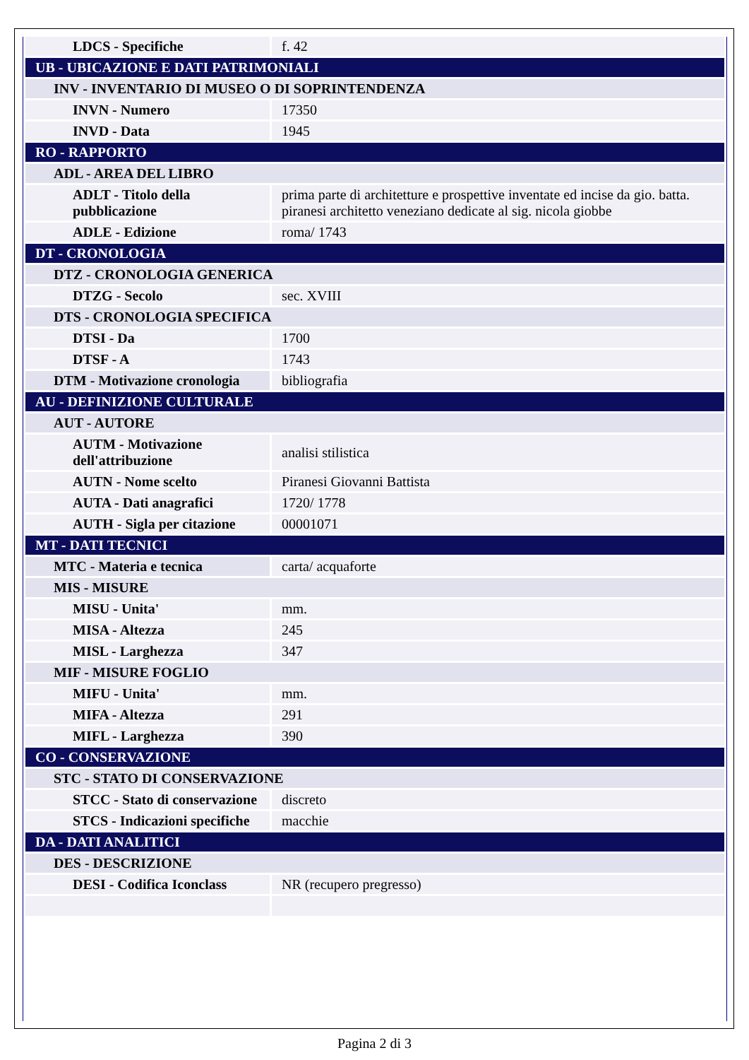| LDCS - Specifiche | f. 42 |
| UB - UBICAZIONE E DATI PATRIMONIALI | |
| INV - INVENTARIO DI MUSEO O DI SOPRINTENDENZA | |
| INVN - Numero | 17350 |
| INVD - Data | 1945 |
| RO - RAPPORTO | |
| ADL - AREA DEL LIBRO | |
| ADLT - Titolo della pubblicazione | prima parte di architetture e prospettive inventate ed incise da gio. batta. piranesi architetto veneziano dedicate al sig. nicola giobbe |
| ADLE - Edizione | roma/ 1743 |
| DT - CRONOLOGIA | |
| DTZ - CRONOLOGIA GENERICA | |
| DTZG - Secolo | sec. XVIII |
| DTS - CRONOLOGIA SPECIFICA | |
| DTSI - Da | 1700 |
| DTSF - A | 1743 |
| DTM - Motivazione cronologia | bibliografia |
| AU - DEFINIZIONE CULTURALE | |
| AUT - AUTORE | |
| AUTM - Motivazione dell'attribuzione | analisi stilistica |
| AUTN - Nome scelto | Piranesi Giovanni Battista |
| AUTA - Dati anagrafici | 1720/ 1778 |
| AUTH - Sigla per citazione | 00001071 |
| MT - DATI TECNICI | |
| MTC - Materia e tecnica | carta/ acquaforte |
| MIS - MISURE | |
| MISU - Unita' | mm. |
| MISA - Altezza | 245 |
| MISL - Larghezza | 347 |
| MIF - MISURE FOGLIO | |
| MIFU - Unita' | mm. |
| MIFA - Altezza | 291 |
| MIFL - Larghezza | 390 |
| CO - CONSERVAZIONE | |
| STC - STATO DI CONSERVAZIONE | |
| STCC - Stato di conservazione | discreto |
| STCS - Indicazioni specifiche | macchie |
| DA - DATI ANALITICI | |
| DES - DESCRIZIONE | |
| DESI - Codifica Iconclass | NR (recupero pregresso) |
Pagina 2 di 3